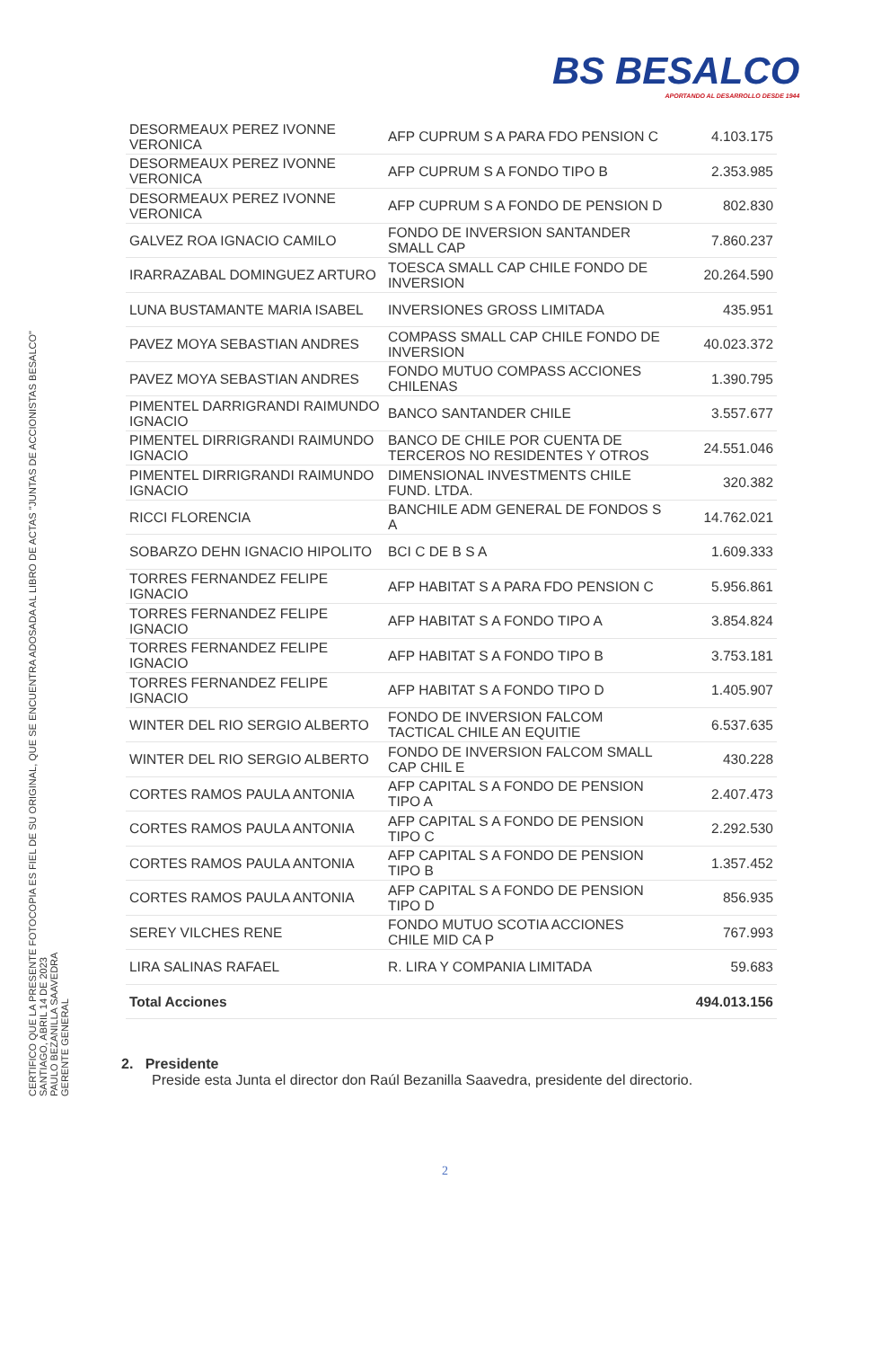BS BESALCO
APORTANDO AL DESARROLLO DESDE 1944
| DESORMEAUX PEREZ IVONNE VERONICA | AFP CUPRUM S A PARA FDO PENSION C | 4.103.175 |
| DESORMEAUX PEREZ IVONNE VERONICA | AFP CUPRUM S A FONDO TIPO B | 2.353.985 |
| DESORMEAUX PEREZ IVONNE VERONICA | AFP CUPRUM S A FONDO DE PENSION D | 802.830 |
| GALVEZ ROA IGNACIO CAMILO | FONDO DE INVERSION SANTANDER SMALL CAP | 7.860.237 |
| IRARRAZABAL DOMINGUEZ ARTURO | TOESCA SMALL CAP CHILE FONDO DE INVERSION | 20.264.590 |
| LUNA BUSTAMANTE MARIA ISABEL | INVERSIONES GROSS LIMITADA | 435.951 |
| PAVEZ MOYA SEBASTIAN ANDRES | COMPASS SMALL CAP CHILE FONDO DE INVERSION | 40.023.372 |
| PAVEZ MOYA SEBASTIAN ANDRES | FONDO MUTUO COMPASS ACCIONES CHILENAS | 1.390.795 |
| PIMENTEL DARRIGRANDI RAIMUNDO IGNACIO | BANCO SANTANDER CHILE | 3.557.677 |
| PIMENTEL DIRRIGRANDI RAIMUNDO IGNACIO | BANCO DE CHILE POR CUENTA DE TERCEROS NO RESIDENTES Y OTROS | 24.551.046 |
| PIMENTEL DIRRIGRANDI RAIMUNDO IGNACIO | DIMENSIONAL INVESTMENTS CHILE FUND. LTDA. | 320.382 |
| RICCI FLORENCIA | BANCHILE ADM GENERAL DE FONDOS S A | 14.762.021 |
| SOBARZO DEHN IGNACIO HIPOLITO | BCI C DE B S A | 1.609.333 |
| TORRES FERNANDEZ FELIPE IGNACIO | AFP HABITAT S A PARA FDO PENSION C | 5.956.861 |
| TORRES FERNANDEZ FELIPE IGNACIO | AFP HABITAT S A FONDO TIPO A | 3.854.824 |
| TORRES FERNANDEZ FELIPE IGNACIO | AFP HABITAT S A FONDO TIPO B | 3.753.181 |
| TORRES FERNANDEZ FELIPE IGNACIO | AFP HABITAT S A FONDO TIPO D | 1.405.907 |
| WINTER DEL RIO SERGIO ALBERTO | FONDO DE INVERSION FALCOM TACTICAL CHILE AN EQUITIE | 6.537.635 |
| WINTER DEL RIO SERGIO ALBERTO | FONDO DE INVERSION FALCOM SMALL CAP CHIL E | 430.228 |
| CORTES RAMOS PAULA ANTONIA | AFP CAPITAL S A FONDO DE PENSION TIPO A | 2.407.473 |
| CORTES RAMOS PAULA ANTONIA | AFP CAPITAL S A FONDO DE PENSION TIPO C | 2.292.530 |
| CORTES RAMOS PAULA ANTONIA | AFP CAPITAL S A FONDO DE PENSION TIPO B | 1.357.452 |
| CORTES RAMOS PAULA ANTONIA | AFP CAPITAL S A FONDO DE PENSION TIPO D | 856.935 |
| SEREY VILCHES RENE | FONDO MUTUO SCOTIA ACCIONES CHILE MID CA P | 767.993 |
| LIRA SALINAS RAFAEL | R. LIRA Y COMPANIA LIMITADA | 59.683 |
| Total Acciones | | 494.013.156 |
2. Presidente
Preside esta Junta el director don Raúl Bezanilla Saavedra, presidente del directorio.
2
CERTIFICO QUE LA PRESENTE FOTOCOPIA ES FIEL DE SU ORIGINAL, QUE SE ENCUENTRA ADOSADA AL LIBRO DE ACTAS "JUNTAS DE ACCIONISTAS BESALCO"
SANTIAGO, ABRIL 14 DE 2023
PAULO BEZANILLA SAAVEDRA
GERENTE GENERAL